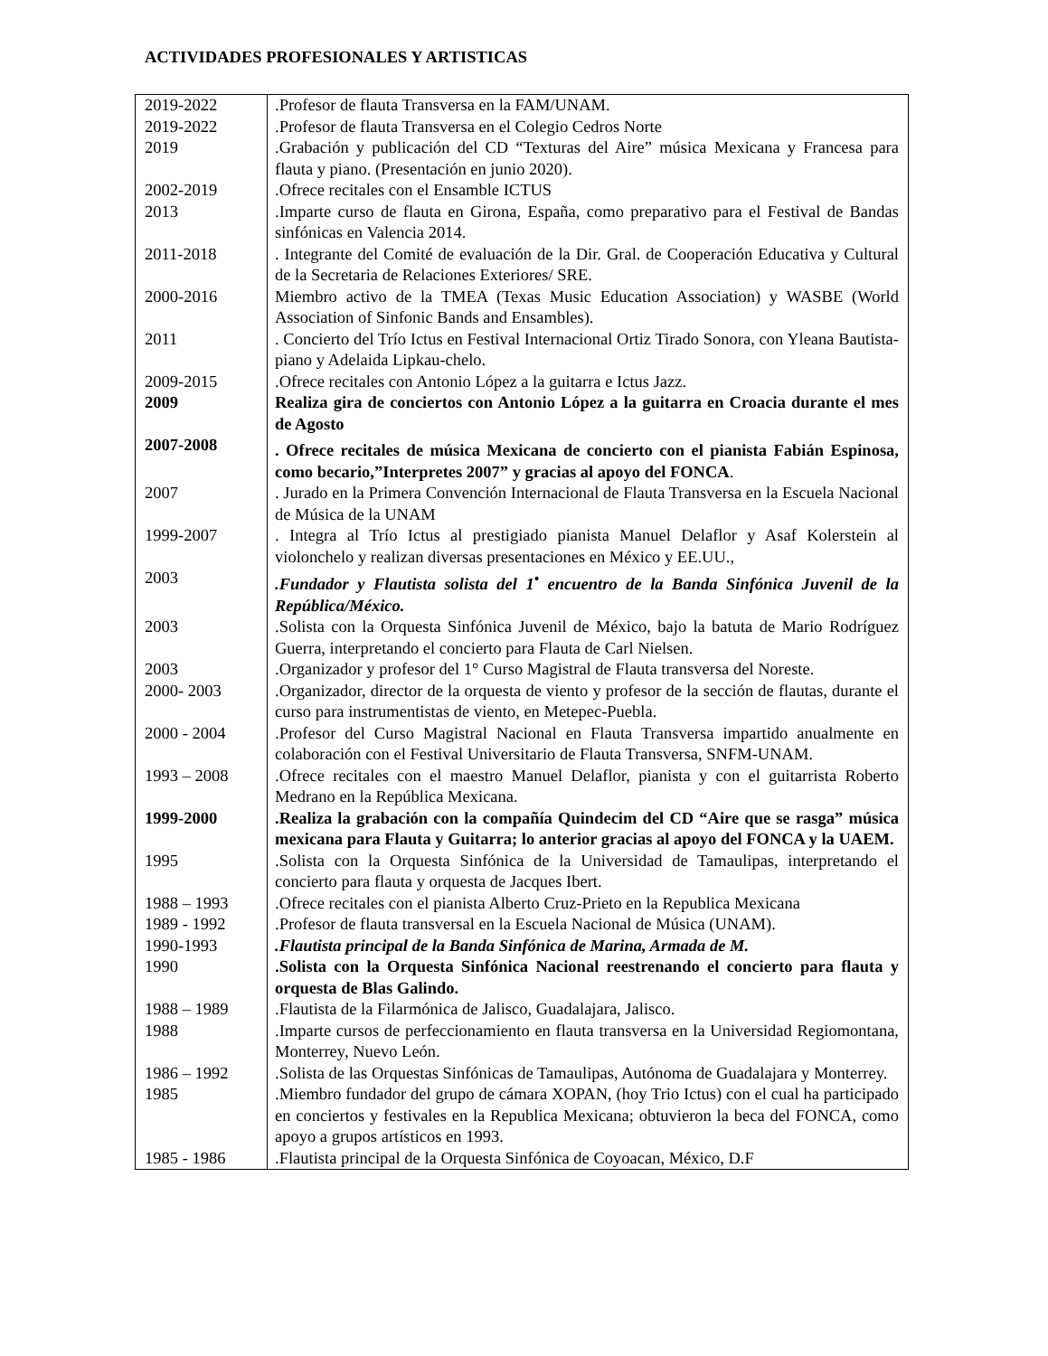ACTIVIDADES PROFESIONALES Y ARTISTICAS
| 2019-2022 | .Profesor de flauta Transversa en la FAM/UNAM. |
| 2019-2022 | .Profesor de flauta Transversa en el Colegio Cedros Norte |
| 2019 | .Grabación y publicación del CD “Texturas del Aire” música Mexicana y Francesa para flauta y piano. (Presentación en junio 2020). |
| 2002-2019 | .Ofrece recitales con el Ensamble ICTUS |
| 2013 | .Imparte curso de flauta en Girona, España, como preparativo para el Festival de Bandas sinfónicas en Valencia 2014. |
| 2011-2018 | . Integrante del Comité de evaluación de la Dir. Gral. de Cooperación Educativa y Cultural de la Secretaria de Relaciones Exteriores/ SRE. |
| 2000-2016 | Miembro activo de la TMEA (Texas Music Education Association) y WASBE (World Association of Sinfonic Bands and Ensambles). |
| 2011 | . Concierto del Trío Ictus en Festival Internacional Ortiz Tirado Sonora, con Yleana Bautista-piano y Adelaida Lipkau-chelo. |
| 2009-2015 | .Ofrece recitales con Antonio López a la guitarra e Ictus Jazz. |
| 2009 | Realiza gira de conciertos con Antonio López a la guitarra en Croacia durante el mes de Agosto |
| 2007-2008 | . Ofrece recitales de música Mexicana de concierto con el pianista Fabián Espinosa, como becario,”Interpretes 2007” y gracias al apoyo del FONCA . |
| 2007 | . Jurado en la Primera Convención Internacional de Flauta Transversa en la Escuela Nacional de Música de la UNAM |
| 1999-2007 | . Integra al Trío Ictus al prestigiado pianista Manuel Delaflor y Asaf Kolerstein al violonchelo y realizan diversas presentaciones en México y EE.UU., |
| 2003 | .Fundador y Flautista solista del 1<sup>•</sup> encuentro de la Banda Sinfónica Juvenil de la República/México. |
| 2003 | .Solista con la Orquesta Sinfónica Juvenil de México, bajo la batuta de Mario Rodríguez Guerra, interpretando el concierto para Flauta de Carl Nielsen. |
| 2003 | .Organizador y profesor del 1° Curso Magistral de Flauta transversa del Noreste. |
| 2000- 2003 | .Organizador, director de la orquesta de viento y profesor de la sección de flautas, durante el curso para instrumentistas de viento, en Metepec-Puebla. |
| 2000 - 2004 | .Profesor del Curso Magistral Nacional en Flauta Transversa impartido anualmente en colaboración con el Festival Universitario de Flauta Transversa, SNFM-UNAM. |
| 1993 – 2008 | .Ofrece recitales con el maestro Manuel Delaflor, pianista y con el guitarrista Roberto Medrano en la República Mexicana. |
| 1999-2000 | .Realiza la grabación con la compañía Quindecim del CD “Aire que se rasga” música mexicana para Flauta y Guitarra; lo anterior gracias al apoyo del FONCA y la UAEM. |
| 1995 | .Solista con la Orquesta Sinfónica de la Universidad de Tamaulipas, interpretando el concierto para flauta y orquesta de Jacques Ibert. |
| 1988 – 1993 | .Ofrece recitales con el pianista Alberto Cruz-Prieto en la Republica Mexicana |
| 1989 - 1992 | .Profesor de flauta transversal en la Escuela Nacional de Música (UNAM). |
| 1990-1993 | .Flautista principal de la Banda Sinfónica de Marina, Armada de M. |
| 1990 | .Solista con la Orquesta Sinfónica Nacional reestrenando el concierto para flauta y orquesta de Blas Galindo. |
| 1988 – 1989 | .Flautista de la Filarmónica de Jalisco, Guadalajara, Jalisco. |
| 1988 | .Imparte cursos de perfeccionamiento en flauta transversa en la Universidad Regiomontana, Monterrey, Nuevo León. |
| 1986 – 1992 | .Solista de las Orquestas Sinfónicas de Tamaulipas, Autónoma de Guadalajara y Monterrey. |
| 1985 | .Miembro fundador del grupo de cámara XOPAN, (hoy Trio Ictus) con el cual ha participado en conciertos y festivales en la Republica Mexicana; obtuvieron la beca del FONCA, como apoyo a grupos artísticos en 1993. |
| 1985 - 1986 | .Flautista principal de la Orquesta Sinfónica de Coyoacan, México, D.F |